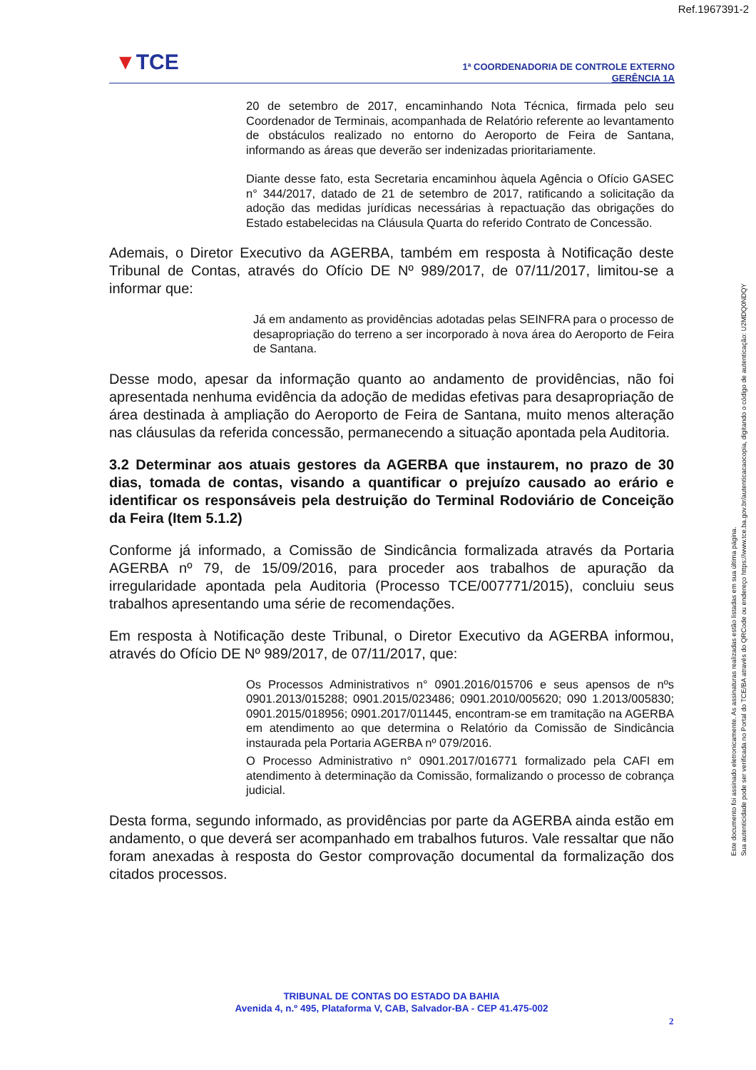Ref.1967391-2
▼TCE
1ª COORDENADORIA DE CONTROLE EXTERNO
GERÊNCIA 1A
20 de setembro de 2017, encaminhando Nota Técnica, firmada pelo seu Coordenador de Terminais, acompanhada de Relatório referente ao levantamento de obstáculos realizado no entorno do Aeroporto de Feira de Santana, informando as áreas que deverão ser indenizadas prioritariamente.
Diante desse fato, esta Secretaria encaminhou àquela Agência o Ofício GASEC n° 344/2017, datado de 21 de setembro de 2017, ratificando a solicitação da adoção das medidas jurídicas necessárias à repactuação das obrigações do Estado estabelecidas na Cláusula Quarta do referido Contrato de Concessão.
Ademais, o Diretor Executivo da AGERBA, também em resposta à Notificação deste Tribunal de Contas, através do Ofício DE Nº 989/2017, de 07/11/2017, limitou-se a informar que:
Já em andamento as providências adotadas pelas SEINFRA para o processo de desapropriação do terreno a ser incorporado à nova área do Aeroporto de Feira de Santana.
Desse modo, apesar da informação quanto ao andamento de providências, não foi apresentada nenhuma evidência da adoção de medidas efetivas para desapropriação de área destinada à ampliação do Aeroporto de Feira de Santana, muito menos alteração nas cláusulas da referida concessão, permanecendo a situação apontada pela Auditoria.
3.2 Determinar aos atuais gestores da AGERBA que instaurem, no prazo de 30 dias, tomada de contas, visando a quantificar o prejuízo causado ao erário e identificar os responsáveis pela destruição do Terminal Rodoviário de Conceição da Feira (Item 5.1.2)
Conforme já informado, a Comissão de Sindicância formalizada através da Portaria AGERBA nº 79, de 15/09/2016, para proceder aos trabalhos de apuração da irregularidade apontada pela Auditoria (Processo TCE/007771/2015), concluiu seus trabalhos apresentando uma série de recomendações.
Em resposta à Notificação deste Tribunal, o Diretor Executivo da AGERBA informou, através do Ofício DE Nº 989/2017, de 07/11/2017, que:
Os Processos Administrativos n° 0901.2016/015706 e seus apensos de nºs 0901.2013/015288; 0901.2015/023486; 0901.2010/005620; 090 1.2013/005830; 0901.2015/018956; 0901.2017/011445, encontram-se em tramitação na AGERBA em atendimento ao que determina o Relatório da Comissão de Sindicância instaurada pela Portaria AGERBA nº 079/2016.
O Processo Administrativo n° 0901.2017/016771 formalizado pela CAFI em atendimento à determinação da Comissão, formalizando o processo de cobrança judicial.
Desta forma, segundo informado, as providências por parte da AGERBA ainda estão em andamento, o que deverá ser acompanhado em trabalhos futuros. Vale ressaltar que não foram anexadas à resposta do Gestor comprovação documental da formalização dos citados processos.
Este documento foi assinado eletronicamente. As assinaturas realizadas estão listadas em sua última página.
Sua autenticidade pode ser verificada no Portal do TCE/BA através do QRCode ou endereço https://www.tce.ba.gov.br/autenticacaocopia, digitando o código de autenticação: U2MDQ0NDQY
TRIBUNAL DE CONTAS DO ESTADO DA BAHIA
Avenida 4, n.º 495, Plataforma V, CAB, Salvador-BA - CEP 41.475-002
2